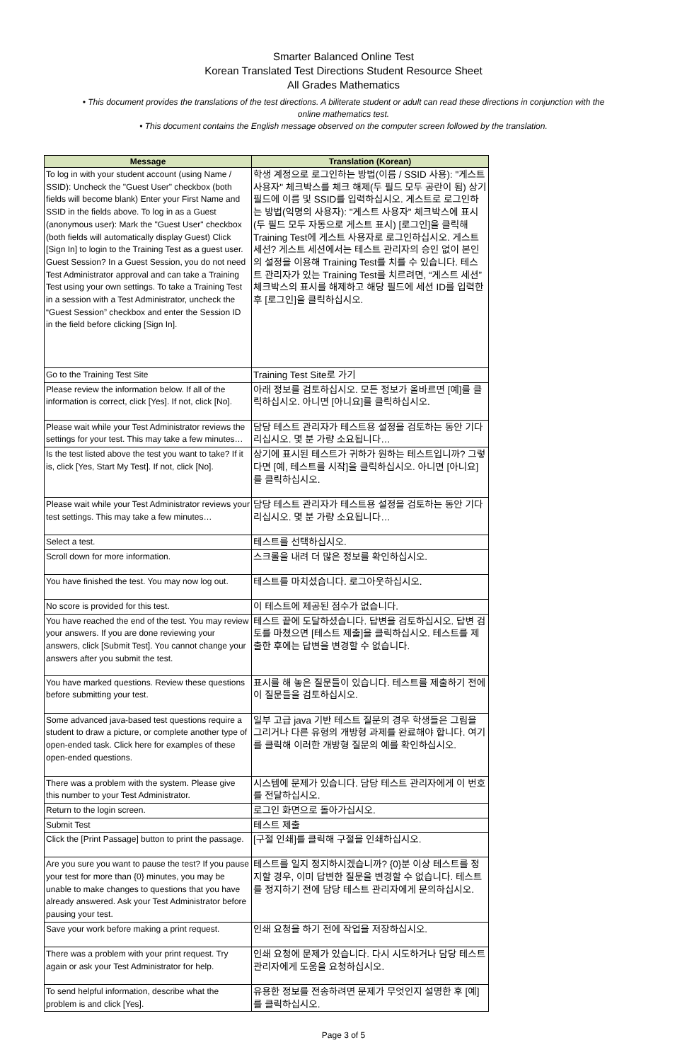Smarter Balanced Online Test
Korean Translated Test Directions Student Resource Sheet
All Grades Mathematics
• This document provides the translations of the test directions. A biliterate student or adult can read these directions in conjunction with the online mathematics test.
• This document contains the English message observed on the computer screen followed by the translation.
| Message | Translation (Korean) |
| --- | --- |
| To log in with your student account (using Name / SSID): Uncheck the "Guest User" checkbox (both fields will become blank) Enter your First Name and SSID in the fields above. To log in as a Guest (anonymous user): Mark the "Guest User" checkbox (both fields will automatically display Guest) Click [Sign In] to login to the Training Test as a guest user. Guest Session? In a Guest Session, you do not need Test Administrator approval and can take a Training Test using your own settings. To take a Training Test in a session with a Test Administrator, uncheck the “Guest Session” checkbox and enter the Session ID in the field before clicking [Sign In]. | 학생 계정으로 로그인하는 방법(이름 / SSID 사용): "게스트 사용자" 체크박스를 체크 해제(두 필드 모두 공란이 됨) 상기 필드에 이름 및 SSID를 입력하십시오. 게스트로 로그인하는 방법(익명의 사용자): "게스트 사용자" 체크박스에 표시(두 필드 모두 자동으로 게스트 표시) [로그인]을 클릭해 Training Test에 게스트 사용자로 로그인하십시오. 게스트 세션? 게스트 세션에서는 테스트 관리자의 승인 없이 본인의 설정을 이용해 Training Test를 치를 수 있습니다. 테스트 관리자가 있는 Training Test를 치르려면, “게스트 세션” 체크박스의 표시를 해제하고 해당 필드에 세션 ID를 입력한 후 [로그인]을 클릭하십시오. |
| Go to the Training Test Site | Training Test Site로 가기 |
| Please review the information below. If all of the information is correct, click [Yes]. If not, click [No]. | 아래 정보를 검토하십시오. 모든 정보가 올바르면 [예]를 클릭하십시오. 아니면 [아니요]를 클릭하십시오. |
| Please wait while your Test Administrator reviews the settings for your test. This may take a few minutes… | 담당 테스트 관리자가 테스트용 설정을 검토하는 동안 기다리십시오. 몇 분 가량 소요됩니다… |
| Is the test listed above the test you want to take? If it is, click [Yes, Start My Test]. If not, click [No]. | 상기에 표시된 테스트가 귀하가 원하는 테스트입니까? 그렇다면 [예, 테스트를 시작]을 클릭하십시오. 아니면 [아니요]를 클릭하십시오. |
| Please wait while your Test Administrator reviews your test settings. This may take a few minutes… | 담당 테스트 관리자가 테스트용 설정을 검토하는 동안 기다리십시오. 몇 분 가량 소요됩니다… |
| Select a test. | 테스트를 선택하십시오. |
| Scroll down for more information. | 스크롤을 내려 더 많은 정보를 확인하십시오. |
| You have finished the test. You may now log out. | 테스트를 마치셨습니다. 로그아웃하십시오. |
| No score is provided for this test. | 이 테스트에 제공된 점수가 없습니다. |
| You have reached the end of the test. You may review your answers. If you are done reviewing your answers, click [Submit Test]. You cannot change your answers after you submit the test. | 테스트 끝에 도달하셨습니다. 답변을 검토하십시오. 답변 검토를 마쳤으면 [테스트 제출]을 클릭하십시오. 테스트를 제출한 후에는 답변을 변경할 수 없습니다. |
| You have marked questions. Review these questions before submitting your test. | 표시를 해 놓은 질문들이 있습니다. 테스트를 제출하기 전에 이 질문들을 검토하십시오. |
| Some advanced java-based test questions require a student to draw a picture, or complete another type of open-ended task. Click here for examples of these open-ended questions. | 일부 고급 java 기반 테스트 질문의 경우 학생들은 그림을 그리거나 다른 유형의 개방형 과제를 완료해야 합니다. 여기를 클릭해 이러한 개방형 질문의 예를 확인하십시오. |
| There was a problem with the system. Please give this number to your Test Administrator. | 시스템에 문제가 있습니다. 담당 테스트 관리자에게 이 번호를 전달하십시오. |
| Return to the login screen. | 로그인 화면으로 돌아가십시오. |
| Submit Test | 테스트 제출 |
| Click the [Print Passage] button to print the passage. | [구절 인쇄]를 클릭해 구절을 인쇄하십시오. |
| Are you sure you want to pause the test? If you pause your test for more than {0} minutes, you may be unable to make changes to questions that you have already answered. Ask your Test Administrator before pausing your test. | 테스트를 일지 정지하시겠습니까? {0}분 이상 테스트를 정지할 경우, 이미 답변한 질문을 변경할 수 없습니다. 테스트를 정지하기 전에 담당 테스트 관리자에게 문의하십시오. |
| Save your work before making a print request. | 인쇄 요청을 하기 전에 작업을 저장하십시오. |
| There was a problem with your print request. Try again or ask your Test Administrator for help. | 인쇄 요청에 문제가 있습니다. 다시 시도하거나 담당 테스트 관리자에게 도움을 요청하십시오. |
| To send helpful information, describe what the problem is and click [Yes]. | 유용한 정보를 전송하려면 문제가 무엇인지 설명한 후 [예]를 클릭하십시오. |
Page 3 of 5